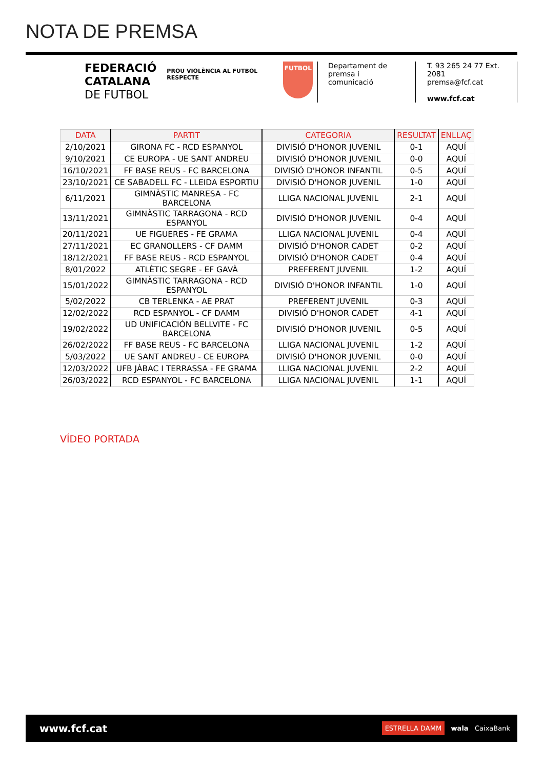NOTA DE PREMSA
FEDERACIÓ
CATALANA
DE FUTBOL
PROU VIOLÈNCIA AL FUTBOL
RESPECTE
FUTBOL
Departament de premsa i comunicació
T. 93 265 24 77 Ext. 2081
premsa@fcf.cat
www.fcf.cat
| DATA | PARTIT | CATEGORIA | RESULTAT | ENLLAÇ |
| --- | --- | --- | --- | --- |
| 2/10/2021 | GIRONA FC - RCD ESPANYOL | DIVISIÓ D'HONOR JUVENIL | 0-1 | AQUÍ |
| 9/10/2021 | CE EUROPA - UE SANT ANDREU | DIVISIÓ D'HONOR JUVENIL | 0-0 | AQUÍ |
| 16/10/2021 | FF BASE REUS - FC BARCELONA | DIVISIÓ D'HONOR INFANTIL | 0-5 | AQUÍ |
| 23/10/2021 | CE SABADELL FC - LLEIDA ESPORTIU | DIVISIÓ D'HONOR JUVENIL | 1-0 | AQUÍ |
| 6/11/2021 | GIMNÀSTIC MANRESA - FC BARCELONA | LLIGA NACIONAL JUVENIL | 2-1 | AQUÍ |
| 13/11/2021 | GIMNÀSTIC TARRAGONA - RCD ESPANYOL | DIVISIÓ D'HONOR JUVENIL | 0-4 | AQUÍ |
| 20/11/2021 | UE FIGUERES - FE GRAMA | LLIGA NACIONAL JUVENIL | 0-4 | AQUÍ |
| 27/11/2021 | EC GRANOLLERS - CF DAMM | DIVISIÓ D'HONOR CADET | 0-2 | AQUÍ |
| 18/12/2021 | FF BASE REUS - RCD ESPANYOL | DIVISIÓ D'HONOR CADET | 0-4 | AQUÍ |
| 8/01/2022 | ATLÈTIC SEGRE - EF GAVÀ | PREFERENT JUVENIL | 1-2 | AQUÍ |
| 15/01/2022 | GIMNÀSTIC TARRAGONA - RCD ESPANYOL | DIVISIÓ D'HONOR INFANTIL | 1-0 | AQUÍ |
| 5/02/2022 | CB TERLENKA - AE PRAT | PREFERENT JUVENIL | 0-3 | AQUÍ |
| 12/02/2022 | RCD ESPANYOL - CF DAMM | DIVISIÓ D'HONOR CADET | 4-1 | AQUÍ |
| 19/02/2022 | UD UNIFICACIÓN BELLVITE - FC BARCELONA | DIVISIÓ D'HONOR JUVENIL | 0-5 | AQUÍ |
| 26/02/2022 | FF BASE REUS - FC BARCELONA | LLIGA NACIONAL JUVENIL | 1-2 | AQUÍ |
| 5/03/2022 | UE SANT ANDREU - CE EUROPA | DIVISIÓ D'HONOR JUVENIL | 0-0 | AQUÍ |
| 12/03/2022 | UFB JÀBAC I TERRASSA - FE GRAMA | LLIGA NACIONAL JUVENIL | 2-2 | AQUÍ |
| 26/03/2022 | RCD ESPANYOL - FC BARCELONA | LLIGA NACIONAL JUVENIL | 1-1 | AQUÍ |
VÍDEO PORTADA
www.fcf.cat ESTRELLA DAMM wala CaixaBank